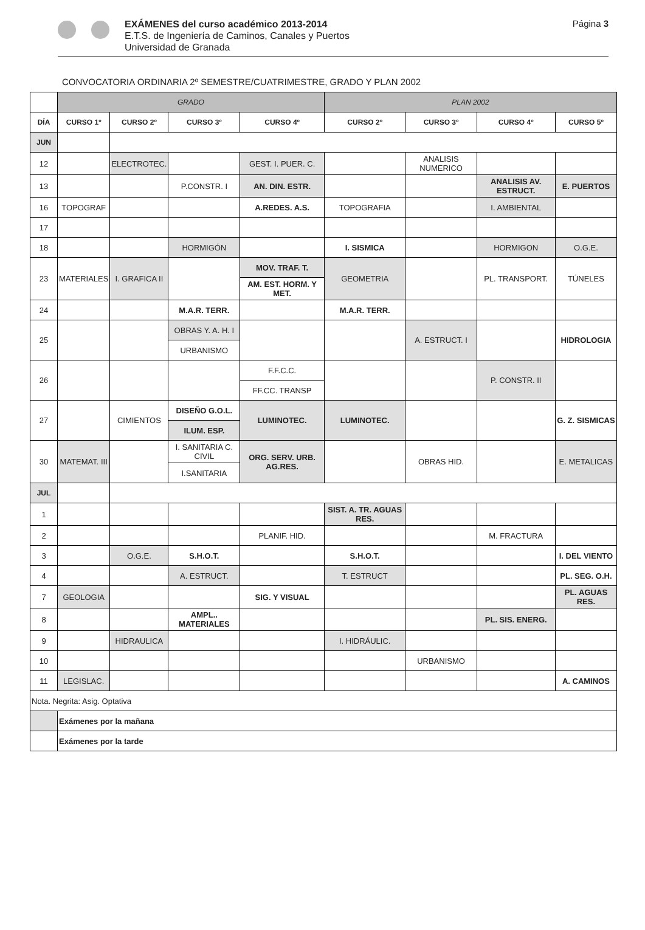EXÁMENES del curso académico 2013-2014
E.T.S. de Ingeniería de Caminos, Canales y Puertos
Universidad de Granada
Página 3
CONVOCATORIA ORDINARIA 2º SEMESTRE/CUATRIMESTRE, GRADO Y PLAN 2002
| | GRADO | | | | PLAN 2002 | | | |
| DÍA | CURSO 1º | CURSO 2º | CURSO 3º | CURSO 4º | CURSO 2º | CURSO 3º | CURSO 4º | CURSO 5º |
| JUN | | | | | | | | |
| 12 | | ELECTROTEC. | | GEST. I. PUER. C. | | ANALISIS NUMERICO | | |
| 13 | | | P.CONSTR. I | AN. DIN. ESTR. | | | ANALISIS AV. ESTRUCT. | E. PUERTOS |
| 16 | TOPOGRAF | | | A.REDES. A.S. | TOPOGRAFIA | | I. AMBIENTAL | |
| 17 | | | | | | | | |
| 18 | | | HORMIGÓN | | I. SISMICA | | HORMIGON | O.G.E. |
| 23 | MATERIALES | I. GRAFICA II | | MOV. TRAF. T. | GEOMETRIA | | PL. TRANSPORT. | TÚNELES |
| | | | | AM. EST. HORM. Y MET. | | | | |
| 24 | | | M.A.R. TERR. | | M.A.R. TERR. | | | |
| 25 | | | OBRAS Y. A. H. I | | | A. ESTRUCT. I | | HIDROLOGIA |
| | | | URBANISMO | | | | | |
| 26 | | | | F.F.C.C. | | | P. CONSTR. II | |
| | | | | FF.CC. TRANSP | | | | |
| 27 | | CIMIENTOS | DISEÑO G.O.L. | LUMINOTEC. | LUMINOTEC. | | | G. Z. SISMICAS |
| | | | ILUM. ESP. | | | | | |
| 30 | MATEMAT. III | | I. SANITARIA C. CIVIL | ORG. SERV. URB. AG.RES. | | OBRAS HID. | | E. METALICAS |
| | | | I.SANITARIA | | | | | |
| JUL | | | | | | | | |
| 1 | | | | | SIST. A. TR. AGUAS RES. | | | |
| 2 | | | | PLANIF. HID. | | | M. FRACTURA | |
| 3 | | O.G.E. | S.H.O.T. | | S.H.O.T. | | | I. DEL VIENTO |
| 4 | | | A. ESTRUCT. | | T. ESTRUCT | | | PL. SEG. O.H. |
| 7 | GEOLOGIA | | | SIG. Y VISUAL | | | | PL. AGUAS RES. |
| 8 | | | AMPL.. MATERIALES | | | | PL. SIS. ENERG. | |
| 9 | | HIDRAULICA | | | I. HIDRÁULIC. | | | |
| 10 | | | | | | URBANISMO | | |
| 11 | LEGISLAC. | | | | | | | A. CAMINOS |
| Nota. Negrita: Asig. Optativa | | | | | | | | |
| | Exámenes por la mañana | | | | | | | |
| | Exámenes por la tarde | | | | | | | |